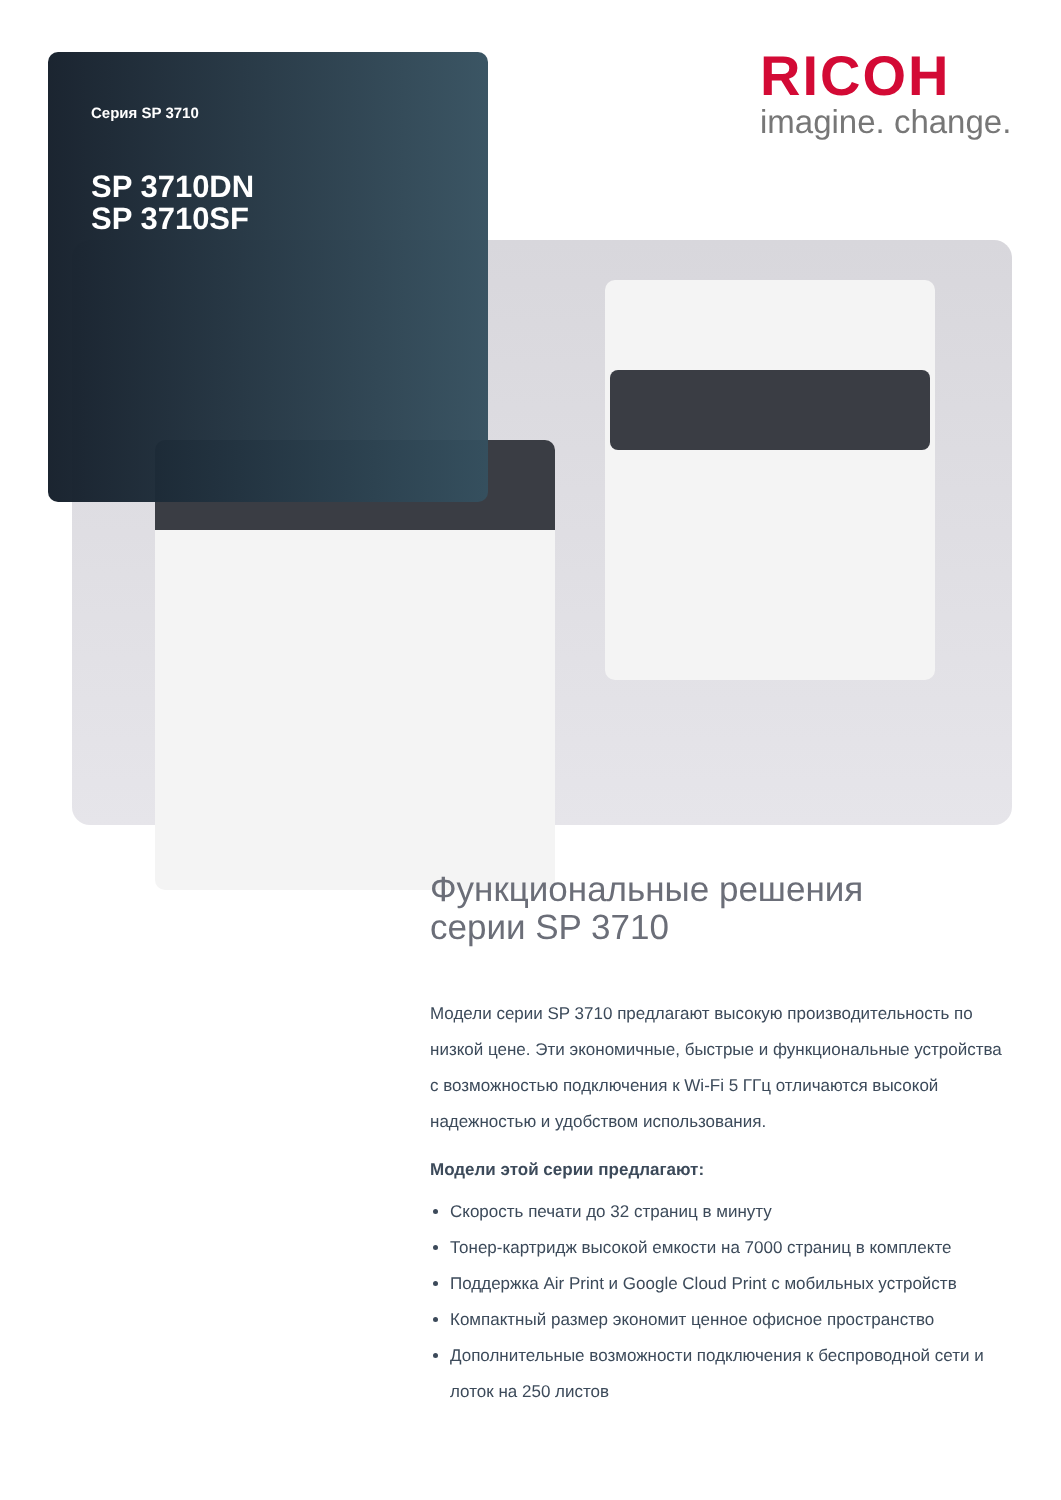Серия SP 3710
SP 3710DN
SP 3710SF
RICOH
imagine. change.
Функциональные решения
серии SP 3710
Модели серии SP 3710 предлагают высокую производительность по низкой цене. Эти экономичные, быстрые и функциональные устройства с возможностью подключения к Wi-Fi 5 ГГц отличаются высокой надежностью и удобством использования.
Модели этой серии предлагают:
Скорость печати до 32 страниц в минуту
Тонер-картридж высокой емкости на 7000 страниц в комплекте
Поддержка Air Print и Google Cloud Print с мобильных устройств
Компактный размер экономит ценное офисное пространство
Дополнительные возможности подключения к беспроводной сети и лоток на 250 листов